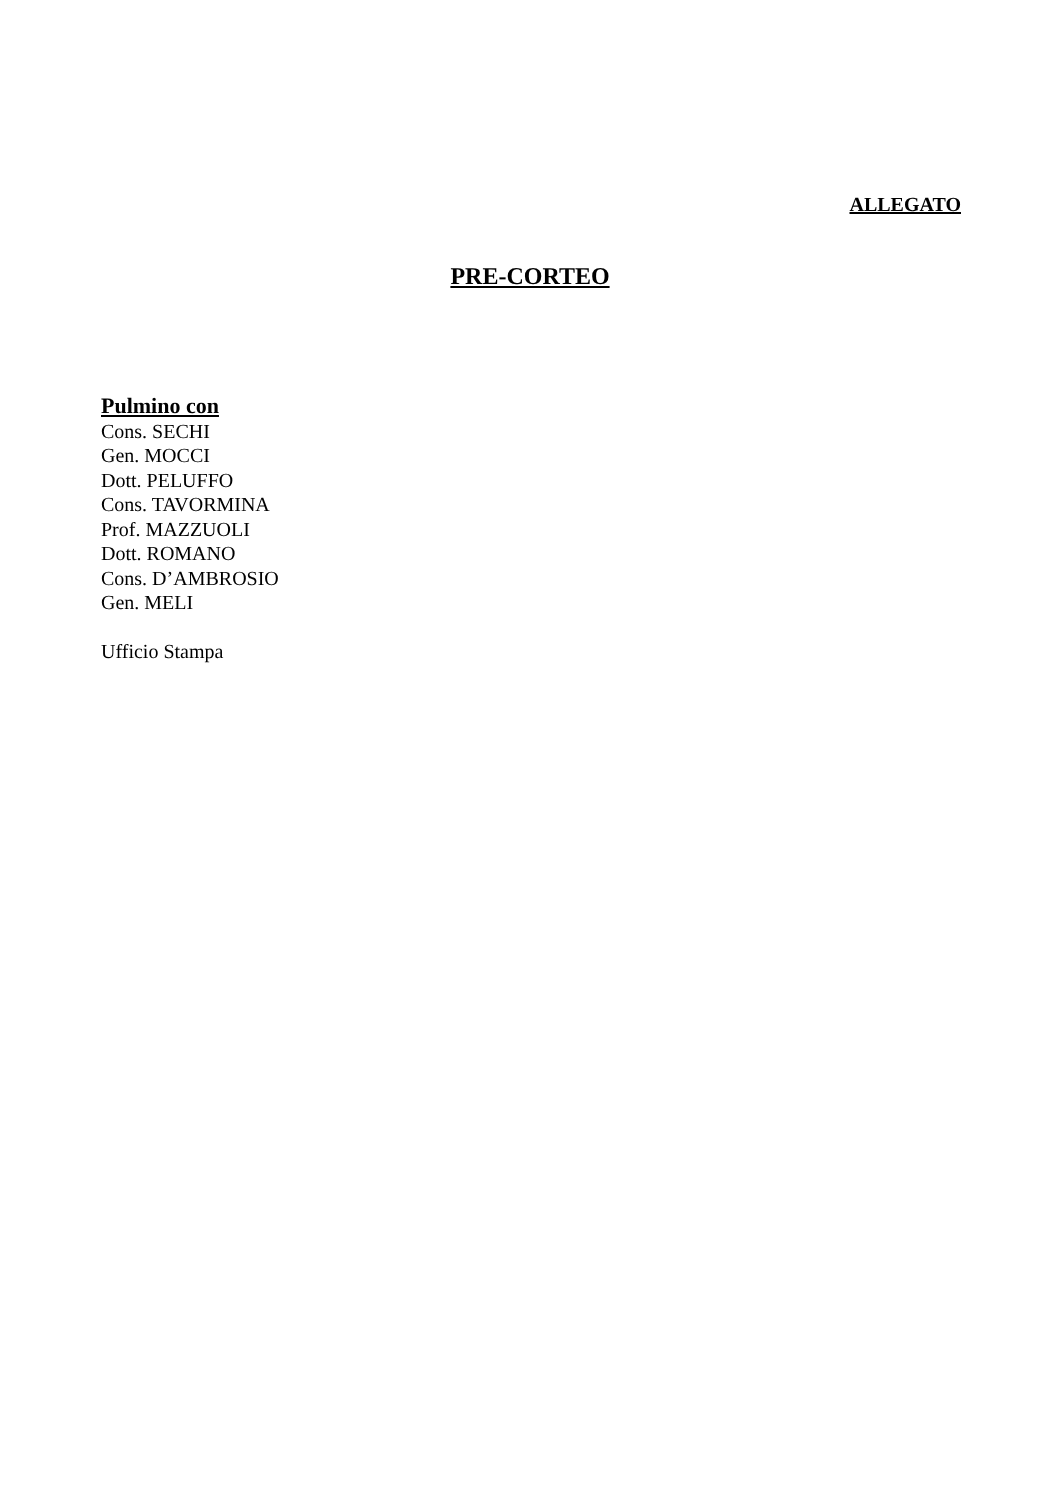ALLEGATO
PRE-CORTEO
Pulmino con
Cons. SECHI
Gen. MOCCI
Dott. PELUFFO
Cons. TAVORMINA
Prof. MAZZUOLI
Dott. ROMANO
Cons. D’AMBROSIO
Gen. MELI
Ufficio Stampa